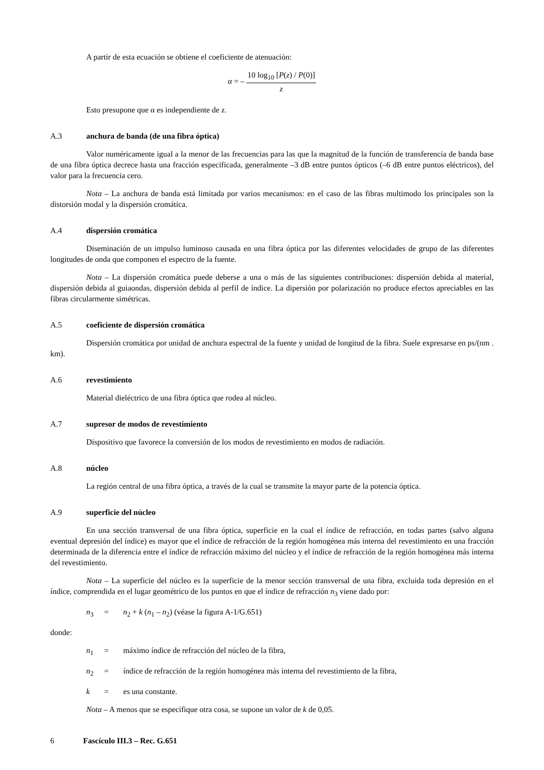A partir de esta ecuación se obtiene el coeficiente de atenuación:
α = –
10 log<sub>10</sub> [P(z) / P(0)]
z
Esto presupone que α es independiente de z.
A.3 anchura de banda (de una fibra óptica)
Valor numéricamente igual a la menor de las frecuencias para las que la magnitud de la función de transferencia de banda base de una fibra óptica decrece hasta una fracción especificada, generalmente –3 dB entre puntos ópticos (–6 dB entre puntos eléctricos), del valor para la frecuencia cero.
Nota – La anchura de banda está limitada por varios mecanismos: en el caso de las fibras multimodo los principales son la distorsión modal y la dispersión cromática.
A.4 dispersión cromática
Diseminación de un impulso luminoso causada en una fibra óptica por las diferentes velocidades de grupo de las diferentes longitudes de onda que componen el espectro de la fuente.
Nota – La dispersión cromática puede deberse a una o más de las siguientes contribuciones: dispersión debida al material, dispersión debida al guiaondas, dispersión debida al perfil de índice. La dipersión por polarización no produce efectos apreciables en las fibras circularmente simétricas.
A.5 coeficiente de dispersión cromática
Dispersión cromática por unidad de anchura espectral de la fuente y unidad de longitud de la fibra. Suele expresarse en ps/(nm . km).
A.6 revestimiento
Material dieléctrico de una fibra óptica que rodea al núcleo.
A.7 supresor de modos de revestimiento
Dispositivo que favorece la conversión de los modos de revestimiento en modos de radiación.
A.8 núcleo
La región central de una fibra óptica, a través de la cual se transmite la mayor parte de la potencia óptica.
A.9 superficie del núcleo
En una sección transversal de una fibra óptica, superficie en la cual el índice de refracción, en todas partes (salvo alguna eventual depresión del índice) es mayor que el índice de refracción de la región homogénea más interna del revestimiento en una fracción determinada de la diferencia entre el índice de refracción máximo del núcleo y el índice de refracción de la región homogénea más interna del revestimiento.
Nota – La superficie del núcleo es la superficie de la menor sección transversal de una fibra, excluida toda depresión en el índice, comprendida en el lugar geométrico de los puntos en que el índice de refracción n<sub>3</sub> viene dado por:
n<sub>3</sub> = n<sub>2</sub> + k (n<sub>1</sub> – n<sub>2</sub>) (véase la figura A-1/G.651)
donde:
n<sub>1</sub> = máximo índice de refracción del núcleo de la fibra,
n<sub>2</sub> = índice de refracción de la región homogénea más interna del revestimiento de la fibra,
k = es una constante.
Nota – A menos que se especifique otra cosa, se supone un valor de k de 0,05.
6 Fascículo III.3 – Rec. G.651